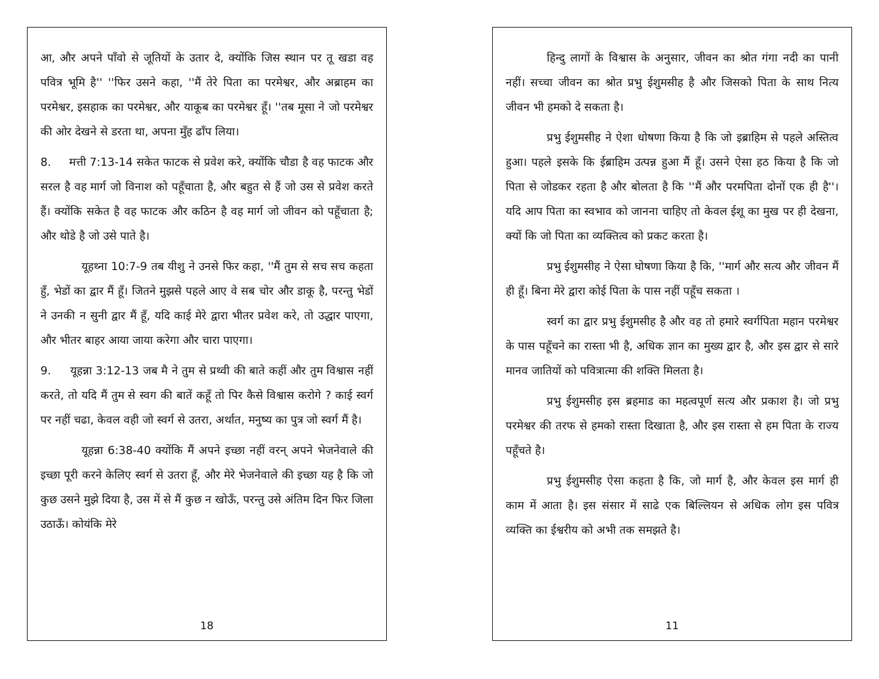आ, और अपने पाँवो से जूतियों के उतार दे, क्योंकि जिस स्थान पर तू खडा वह पवित्र भूमि है'' ''फिर उसने कहा, ''मैं तेरे पिता का परमेश्वर, और अब्राहम का परमेश्वर, इसहाक का परमेश्वर, और याकूब का परमेश्वर हूँ। ''तब मूसा ने जो परमेश्वर की ओर देखने से डरता था, अपना मुँह ढाँप लिया।
8. मत्ती 7:13-14 सकेत फाटक से प्रवेश करे, क्योंकि चौडा है वह फाटक और सरल है वह मार्ग जो विनाश को पहूँचाता है, और बहुत से हैं जो उस से प्रवेश करते हैं। क्योंकि सकेत है वह फाटक और कठिन है वह मार्ग जो जीवन को पहूँचाता है; और थोडे है जो उसे पाते है।
यूहथ्ना 10:7-9 तब यीशु ने उनसे फिर कहा, ''मैं तुम से सच सच कहता हुँ, भेडों का द्वार मैं हूँ। जितने मुझसे पहले आए वे सब चोर और डाकू है, परन्तु भेडों ने उनकी न सुनी द्वार मैं हूँ, यदि काई मेरे द्वारा भीतर प्रवेश करे, तो उद्धार पाएगा, और भीतर बाहर आया जाया करेगा और चारा पाएगा।
9. यूहन्ना 3:12-13 जब मै ने तुम से प्रथ्वी की बाते कहीं और तुम विश्वास नहीं करते, तो यदि मैं तुम से स्वग की बातें कहूँ तो पिर कैसे विश्वास करोगे ? काई स्वर्ग पर नहीं चढा, केवल वही जो स्वर्ग से उतरा, अर्थात, मनुष्य का पुत्र जो स्वर्ग मैं है।
यूहन्ना 6:38-40 क्योंकि मैं अपने इच्छा नहीं वरन् अपने भेजनेवाले की इच्छा पूरी करने केलिए स्वर्ग से उतरा हूँ, और मेरे भेजनेवाले की इच्छा यह है कि जो कुछ उसने मुझे दिया है, उस में से मैं कुछ न खोऊँ, परन्तु उसे अंतिम दिन फिर जिला उठाऊँ। कोयंकि मेरे
18
हिन्दु लागों के विश्वास के अनुसार, जीवन का श्रोत गंगा नदी का पानी नहीं। सच्चा जीवन का श्रोत प्रभु ईशुमसीह है और जिसको पिता के साथ नित्य जीवन भी हमको दे सकता है।
प्रभु ईशुमसीह ने ऐशा धोषणा किया है कि जो इब्राहिम से पहले अस्तित्व हुआ। पहले इसके कि ईब्राहिम उत्पन्न हुआ मैं हूँ। उसने ऐसा हठ किया है कि जो पिता से जोडकर रहता है और बोलता है कि ''मैं और परमपिता दोनों एक ही है''। यदि आप पिता का स्वभाव को जानना चाहिए तो केवल ईशू का मुख पर ही देखना, क्यों कि जो पिता का व्यक्तित्व को प्रकट करता है।
प्रभु ईशुमसीह ने ऐसा घोषणा किया है कि, ''मार्ग और सत्य और जीवन मैं ही हूँ। बिना मेरे द्वारा कोई पिता के पास नहीं पहूँच सकता ।
स्वर्ग का द्वार प्रभु ईशुमसीह है और वह तो हमारे स्वर्गपिता महान परमेश्वर के पास पहूँचने का रास्ता भी है, अधिक ज्ञान का मुख्य द्वार है, और इस द्वार से सारे मानव जातियों को पवित्रात्मा की शक्ति मिलता है।
प्रभु ईशुमसीह इस ब्रहमाड का महत्वपूर्ण सत्य और प्रकाश है। जो प्रभु परमेश्वर की तरफ से हमको रास्ता दिखाता है, और इस रास्ता से हम पिता के राज्य पहूँचते है।
प्रभु ईशुमसीह ऐसा कहता है कि, जो मार्ग है, और केवल इस मार्ग ही काम में आता है। इस संसार में साढे एक बिल्लियन से अधिक लोग इस पवित्र व्यक्ति का ईश्वरीय को अभी तक समझते है।
11